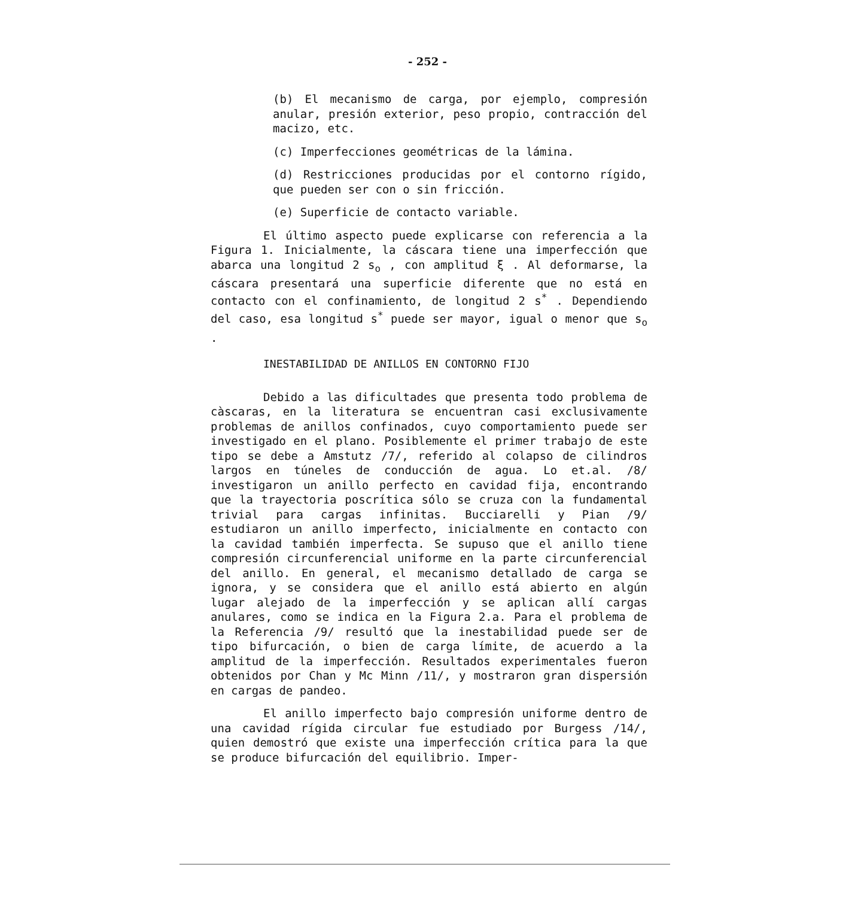- 252 -
(b) El mecanismo de carga, por ejemplo, compresión anular, presión exterior, peso propio, contracción del macizo, etc.
(c) Imperfecciones geométricas de la lámina.
(d) Restricciones producidas por el contorno rígido, que pueden ser con o sin fricción.
(e) Superficie de contacto variable.
El último aspecto puede explicarse con referencia a la Figura 1. Inicialmente, la cáscara tiene una imperfección que abarca una longitud 2 s<sub>o</sub> , con amplitud ξ . Al deformarse, la cáscara presentará una superficie diferente que no está en contacto con el confinamiento, de longitud 2 s<sup>*</sup> . Dependiendo del caso, esa longitud s<sup>*</sup> puede ser mayor, igual o menor que s<sub>o</sub> .
INESTABILIDAD DE ANILLOS EN CONTORNO FIJO
Debido a las dificultades que presenta todo problema de càscaras, en la literatura se encuentran casi exclusivamente problemas de anillos confinados, cuyo comportamiento puede ser investigado en el plano. Posiblemente el primer trabajo de este tipo se debe a Amstutz /7/, referido al colapso de cilindros largos en túneles de conducción de agua. Lo et.al. /8/ investigaron un anillo perfecto en cavidad fija, encontrando que la trayectoria poscrítica sólo se cruza con la fundamental trivial para cargas infinitas. Bucciarelli y Pian /9/ estudiaron un anillo imperfecto, inicialmente en contacto con la cavidad también imperfecta. Se supuso que el anillo tiene compresión circunferencial uniforme en la parte circunferencial del anillo. En general, el mecanismo detallado de carga se ignora, y se considera que el anillo está abierto en algún lugar alejado de la imperfección y se aplican allí cargas anulares, como se indica en la Figura 2.a. Para el problema de la Referencia /9/ resultó que la inestabilidad puede ser de tipo bifurcación, o bien de carga límite, de acuerdo a la amplitud de la imperfección. Resultados experimentales fueron obtenidos por Chan y Mc Minn /11/, y mostraron gran dispersión en cargas de pandeo.
El anillo imperfecto bajo compresión uniforme dentro de una cavidad rígida circular fue estudiado por Burgess /14/, quien demostró que existe una imperfección crítica para la que se produce bifurcación del equilibrio. Imper-